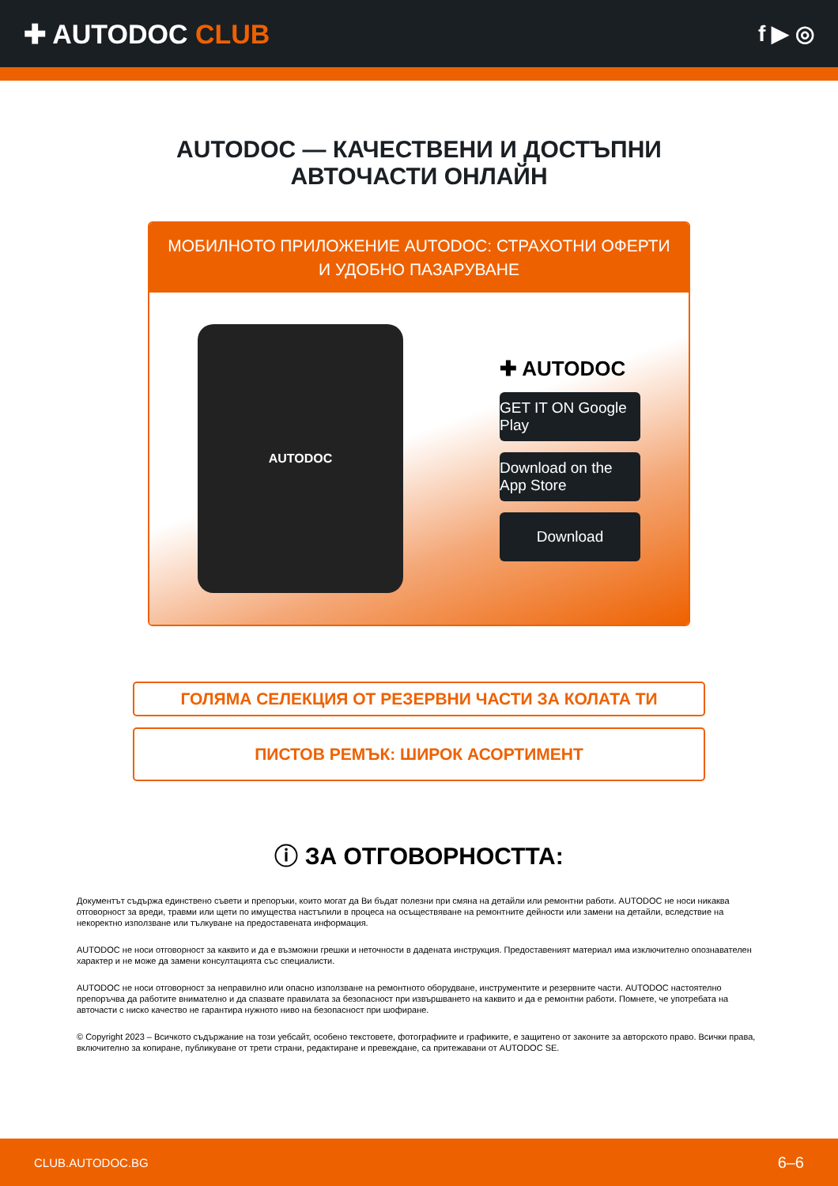✚ AUTODOC CLUB
f ▶ ◎
AUTODOC — КАЧЕСТВЕНИ И ДОСТЪПНИ
АВТОЧАСТИ ОНЛАЙН
МОБИЛНОТО ПРИЛОЖЕНИЕ AUTODOC: СТРАХОТНИ ОФЕРТИ И УДОБНО ПАЗАРУВАНЕ
AUTODOC
✚ AUTODOC
GET IT ON Google Play
Download on the App Store
Download
ГОЛЯМА СЕЛЕКЦИЯ ОТ РЕЗЕРВНИ ЧАСТИ ЗА КОЛАТА ТИ
ПИСТОВ РЕМЪК: ШИРОК АСОРТИМЕНТ
ⓘ ЗА ОТГОВОРНОСТТА:
Документът съдържа единствено съвети и препоръки, които могат да Ви бъдат полезни при смяна на детайли или ремонтни работи. AUTODOC не носи никаква отговорност за вреди, травми или щети по имущества настъпили в процеса на осъществяване на ремонтните дейности или замени на детайли, вследствие на некоректно използване или тълкуване на предоставената информация.
AUTODOC не носи отговорност за каквито и да е възможни грешки и неточности в дадената инструкция. Предоставеният материал има изключително опознавателен характер и не може да замени консултацията със специалисти.
AUTODOC не носи отговорност за неправилно или опасно използване на ремонтното оборудване, инструментите и резервните части. AUTODOC настоятелно препоръчва да работите внимателно и да спазвате правилата за безопасност при извършването на каквито и да е ремонтни работи. Помнете, че употребата на авточасти с ниско качество не гарантира нужното ниво на безопасност при шофиране.
© Copyright 2023 – Всичкото съдържание на този уебсайт, особено текстовете, фотографиите и графиките, е защитено от законите за авторското право. Всички права, включително за копиране, публикуване от трети страни, редактиране и превеждане, са притежавани от AUTODOC SE.
CLUB.AUTODOC.BG 6–6